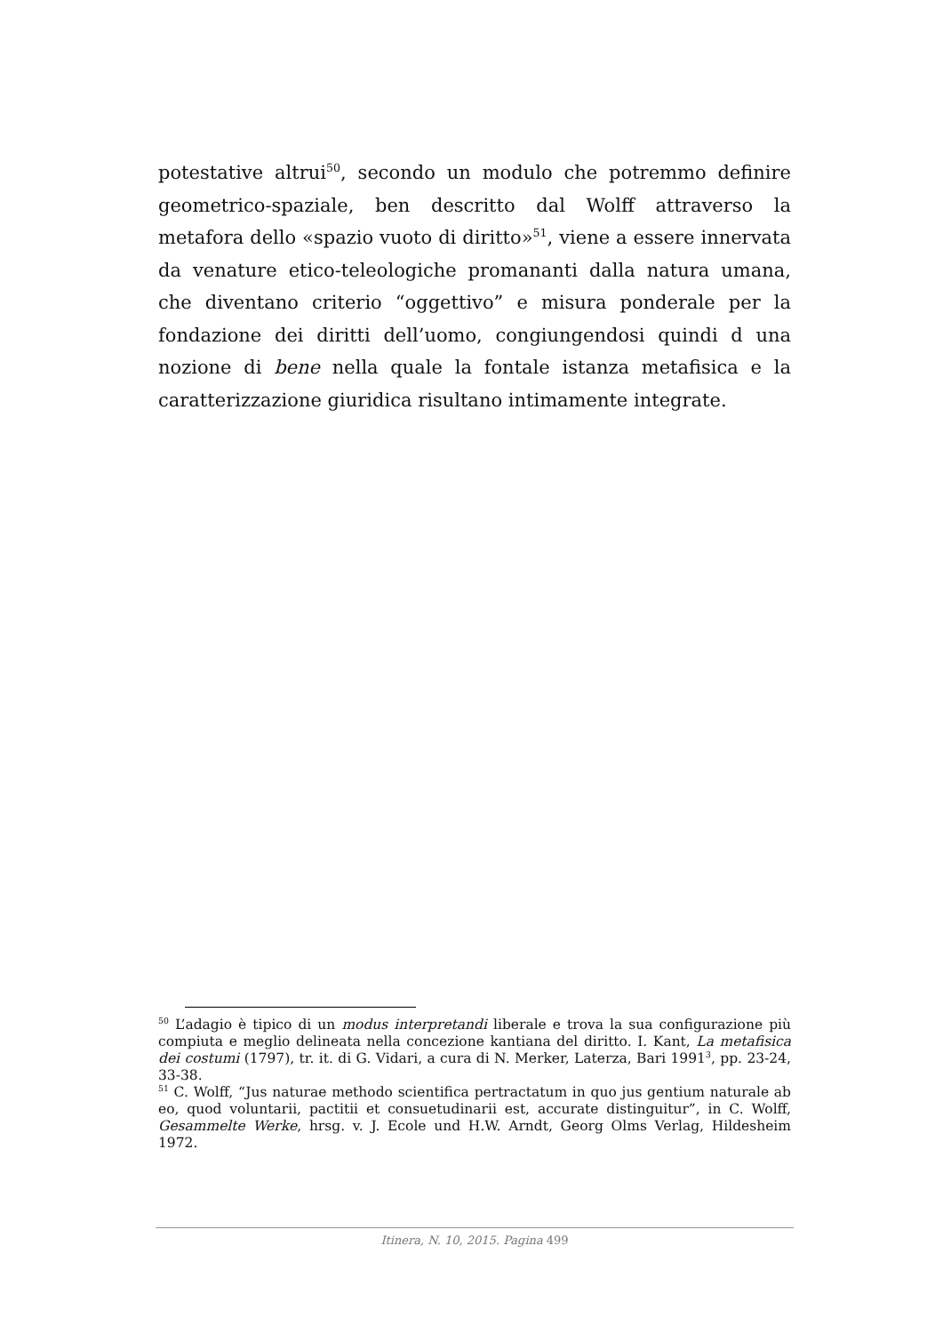potestative altrui<sup>50</sup>, secondo un modulo che potremmo definire geometrico-spaziale, ben descritto dal Wolff attraverso la metafora dello «spazio vuoto di diritto»<sup>51</sup>, viene a essere innervata da venature etico-teleologiche promananti dalla natura umana, che diventano criterio “oggettivo” e misura ponderale per la fondazione dei diritti dell’uomo, congiungendosi quindi d una nozione di bene nella quale la fontale istanza metafisica e la caratterizzazione giuridica risultano intimamente integrate.
<sup>50</sup> L’adagio è tipico di un modus interpretandi liberale e trova la sua configurazione più compiuta e meglio delineata nella concezione kantiana del diritto. I. Kant, La metafisica dei costumi (1797), tr. it. di G. Vidari, a cura di N. Merker, Laterza, Bari 1991<sup>3</sup>, pp. 23-24, 33-38.
<sup>51</sup> C. Wolff, “Jus naturae methodo scientifica pertractatum in quo jus gentium naturale ab eo, quod voluntarii, pactitii et consuetudinarii est, accurate distinguitur”, in C. Wolff, Gesammelte Werke, hrsg. v. J. Ecole und H.W. Arndt, Georg Olms Verlag, Hildesheim 1972.
Itinera, N. 10, 2015. Pagina 499